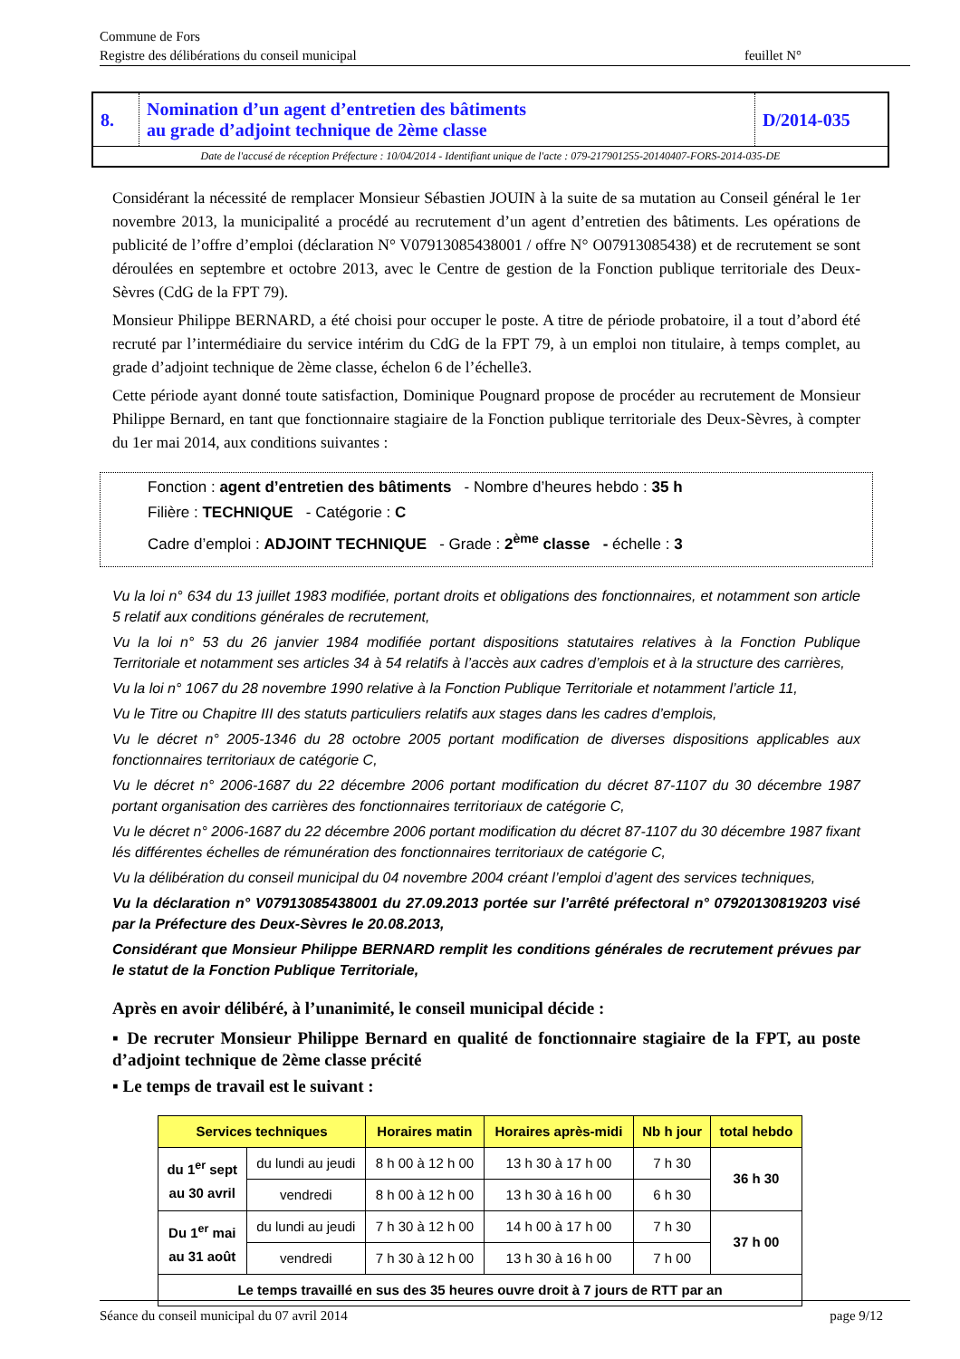Commune de Fors
Registre des délibérations du conseil municipal feuillet N°
| 8. | Nomination d’un agent d’entretien des bâtiments au grade d’adjoint technique de 2ème classe | D/2014-035 |
Date de l'accusé de réception Préfecture : 10/04/2014 - Identifiant unique de l'acte : 079-217901255-20140407-FORS-2014-035-DE
Considérant la nécessité de remplacer Monsieur Sébastien JOUIN à la suite de sa mutation au Conseil général le 1er novembre 2013, la municipalité a procédé au recrutement d’un agent d’entretien des bâtiments. Les opérations de publicité de l’offre d’emploi (déclaration N° V07913085438001 / offre N° O07913085438) et de recrutement se sont déroulées en septembre et octobre 2013, avec le Centre de gestion de la Fonction publique territoriale des Deux-Sèvres (CdG de la FPT 79).
Monsieur Philippe BERNARD, a été choisi pour occuper le poste. A titre de période probatoire, il a tout d’abord été recruté par l’intermédiaire du service intérim du CdG de la FPT 79, à un emploi non titulaire, à temps complet, au grade d’adjoint technique de 2ème classe, échelon 6 de l’échelle3.
Cette période ayant donné toute satisfaction, Dominique Pougnard propose de procéder au recrutement de Monsieur Philippe Bernard, en tant que fonctionnaire stagiaire de la Fonction publique territoriale des Deux-Sèvres, à compter du 1er mai 2014, aux conditions suivantes :
Fonction : agent d’entretien des bâtiments - Nombre d’heures hebdo : 35 h
Filière : TECHNIQUE - Catégorie : C
Cadre d’emploi : ADJOINT TECHNIQUE - Grade : 2<sup>ème</sup> classe - échelle : 3
Vu la loi n° 634 du 13 juillet 1983 modifiée, portant droits et obligations des fonctionnaires, et notamment son article 5 relatif aux conditions générales de recrutement,
Vu la loi n° 53 du 26 janvier 1984 modifiée portant dispositions statutaires relatives à la Fonction Publique Territoriale et notamment ses articles 34 à 54 relatifs à l’accès aux cadres d’emplois et à la structure des carrières,
Vu la loi n° 1067 du 28 novembre 1990 relative à la Fonction Publique Territoriale et notamment l’article 11,
Vu le Titre ou Chapitre III des statuts particuliers relatifs aux stages dans les cadres d’emplois,
Vu le décret n° 2005-1346 du 28 octobre 2005 portant modification de diverses dispositions applicables aux fonctionnaires territoriaux de catégorie C,
Vu le décret n° 2006-1687 du 22 décembre 2006 portant modification du décret 87-1107 du 30 décembre 1987 portant organisation des carrières des fonctionnaires territoriaux de catégorie C,
Vu le décret n° 2006-1687 du 22 décembre 2006 portant modification du décret 87-1107 du 30 décembre 1987 fixant lés différentes échelles de rémunération des fonctionnaires territoriaux de catégorie C,
Vu la délibération du conseil municipal du 04 novembre 2004 créant l’emploi d’agent des services techniques,
Vu la déclaration n° V07913085438001 du 27.09.2013 portée sur l’arrêté préfectoral n° 07920130819203 visé par la Préfecture des Deux-Sèvres le 20.08.2013,
Considérant que Monsieur Philippe BERNARD remplit les conditions générales de recrutement prévues par le statut de la Fonction Publique Territoriale,
Après en avoir délibéré, à l’unanimité, le conseil municipal décide :
▪ De recruter Monsieur Philippe Bernard en qualité de fonctionnaire stagiaire de la FPT, au poste d’adjoint technique de 2ème classe précité
▪ Le temps de travail est le suivant :
| Services techniques | | Horaires matin | Horaires après-midi | Nb h jour | total hebdo |
| --- | --- | --- | --- | --- | --- |
| du 1<sup>er</sup> sept au 30 avril | du lundi au jeudi | 8 h 00 à 12 h 00 | 13 h 30 à 17 h 00 | 7 h 30 | 36 h 30 |
| | vendredi | 8 h 00 à 12 h 00 | 13 h 30 à 16 h 00 | 6 h 30 | |
| Du 1<sup>er</sup> mai au 31 août | du lundi au jeudi | 7 h 30 à 12 h 00 | 14 h 00 à 17 h 00 | 7 h 30 | 37 h 00 |
| | vendredi | 7 h 30 à 12 h 00 | 13 h 30 à 16 h 00 | 7 h 00 | |
| Le temps travaillé en sus des 35 heures ouvre droit à 7 jours de RTT par an | | | | | |
Séance du conseil municipal du 07 avril 2014 page 9/12